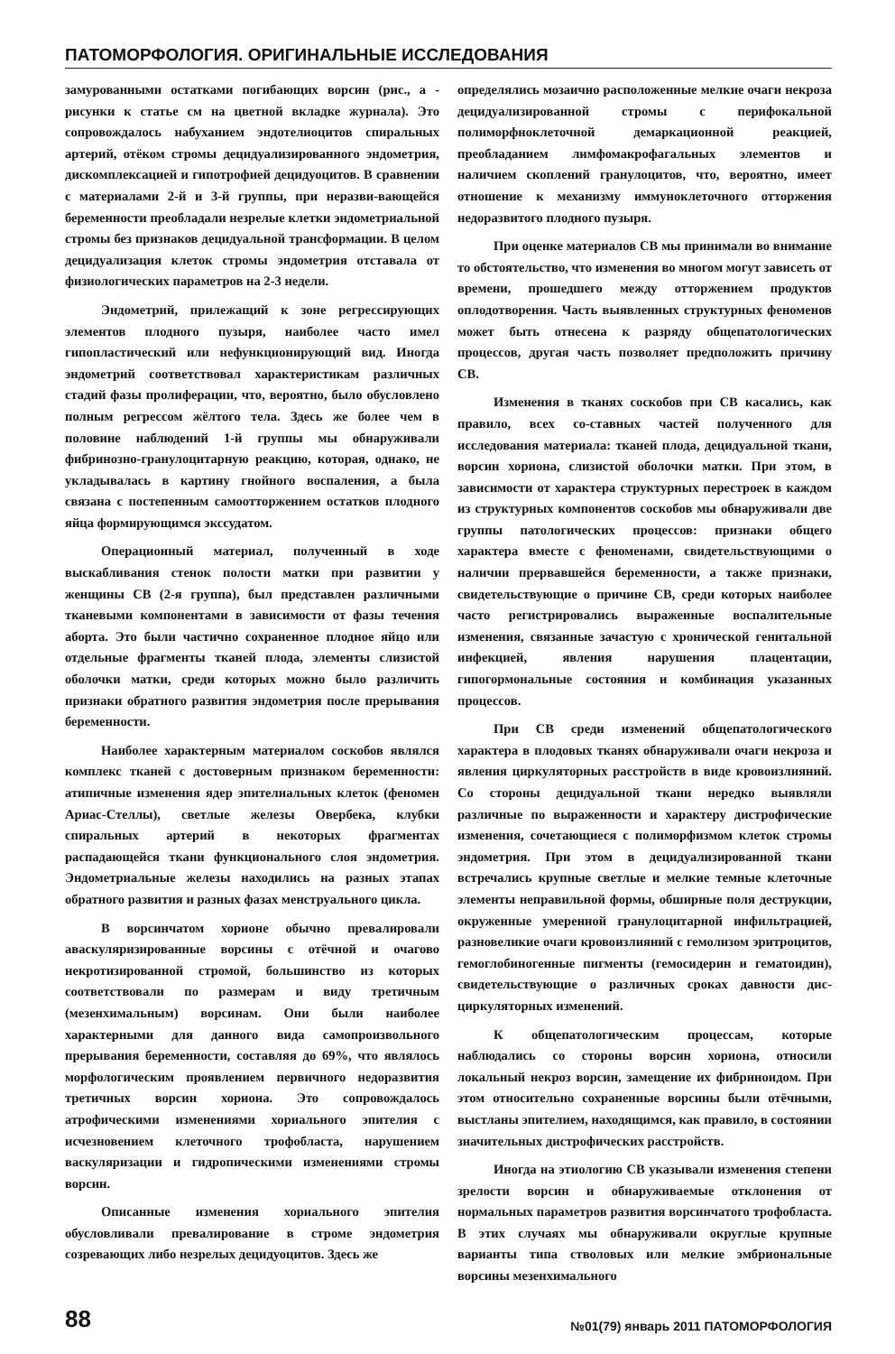ПАТОМОРФОЛОГИЯ. ОРИГИНАЛЬНЫЕ ИССЛЕДОВАНИЯ
замурованными остатками погибающих ворсин (рис., а - рисунки к статье см на цветной вкладке журнала). Это сопровождалось набуханием эндотелиоцитов спиральных артерий, отёком стромы децидуализированного эндометрия, дискомплексацией и гипотрофией децидуоцитов. В сравнении с материалами 2-й и 3-й группы, при неразви-вающейся беременности преобладали незрелые клетки эндометриальной стромы без признаков децидуальной трансформации. В целом децидуализация клеток стромы эндометрия отставала от физиологических параметров на 2-3 недели.
Эндометрий, прилежащий к зоне регрессирующих элементов плодного пузыря, наиболее часто имел гипопластический или нефункционирующий вид. Иногда эндометрий соответствовал характеристикам различных стадий фазы пролиферации, что, вероятно, было обусловлено полным регрессом жёлтого тела. Здесь же более чем в половине наблюдений 1-й группы мы обнаруживали фибринозно-гранулоцитарную реакцию, которая, однако, не укладывалась в картину гнойного воспаления, а была связана с постепенным самоотторжением остатков плодного яйца формирующимся экссудатом.
Операционный материал, полученный в ходе выскабливания стенок полости матки при развитии у женщины СВ (2-я группа), был представлен различными тканевыми компонентами в зависимости от фазы течения аборта. Это были частично сохраненное плодное яйцо или отдельные фрагменты тканей плода, элементы слизистой оболочки матки, среди которых можно было различить признаки обратного развития эндометрия после прерывания беременности.
Наиболее характерным материалом соскобов являлся комплекс тканей с достоверным признаком беременности: атипичные изменения ядер эпителиальных клеток (феномен Ариас-Стеллы), светлые железы Овербека, клубки спиральных артерий в некоторых фрагментах распадающейся ткани функционального слоя эндометрия. Эндометриальные железы находились на разных этапах обратного развития и разных фазах менструального цикла.
В ворсинчатом хорионе обычно превалировали аваскуляризированные ворсины с отёчной и очагово некротизированной стромой, большинство из которых соответствовали по размерам и виду третичным (мезенхимальным) ворсинам. Они были наиболее характерными для данного вида самопроизвольного прерывания беременности, составляя до 69%, что являлось морфологическим проявлением первичного недоразвития третичных ворсин хориона. Это сопровождалось атрофическими изменениями хориального эпителия с исчезновением клеточного трофобласта, нарушением васкуляризации и гидропическими изменениями стромы ворсин.
Описанные изменения хориального эпителия обусловливали превалирование в строме эндометрия созревающих либо незрелых децидуоцитов. Здесь же
определялись мозаично расположенные мелкие очаги некроза децидуализированной стромы с перифокальной полиморфноклеточной демаркационной реакцией, преобладанием лимфомакрофагальных элементов и наличием скоплений гранулоцитов, что, вероятно, имеет отношение к механизму иммуноклеточного отторжения недоразвитого плодного пузыря.
При оценке материалов СВ мы принимали во внимание то обстоятельство, что изменения во многом могут зависеть от времени, прошедшего между отторжением продуктов оплодотворения. Часть выявленных структурных феноменов может быть отнесена к разряду общепатологических процессов, другая часть позволяет предположить причину СВ.
Изменения в тканях соскобов при СВ касались, как правило, всех со-ставных частей полученного для исследования материала: тканей плода, децидуальной ткани, ворсин хориона, слизистой оболочки матки. При этом, в зависимости от характера структурных перестроек в каждом из структурных компонентов соскобов мы обнаруживали две группы патологических процессов: признаки общего характера вместе с феноменами, свидетельствующими о наличии прервавшейся беременности, а также признаки, свидетельствующие о причине СВ, среди которых наиболее часто регистрировались выраженные воспалительные изменения, связанные зачастую с хронической генитальной инфекцией, явления нарушения плацентации, гипогормональные состояния и комбинация указанных процессов.
При СВ среди изменений общепатологического характера в плодовых тканях обнаруживали очаги некроза и явления циркуляторных расстройств в виде кровоизлияний. Со стороны децидуальной ткани нередко выявляли различные по выраженности и характеру дистрофические изменения, сочетающиеся с полиморфизмом клеток стромы эндометрия. При этом в децидуализированной ткани встречались крупные светлые и мелкие темные клеточные элементы неправильной формы, обширные поля деструкции, окруженные умеренной гранулоцитарной инфильтрацией, разновеликие очаги кровоизлияний с гемолизом эритроцитов, гемоглобиногенные пигменты (гемосидерин и гематоидин), свидетельствующие о различных сроках давности дис-циркуляторных изменений.
К общепатологическим процессам, которые наблюдались со стороны ворсин хориона, относили локальный некроз ворсин, замещение их фибриноидом. При этом относительно сохраненные ворсины были отёчными, выстланы эпителием, находящимся, как правило, в состоянии значительных дистрофических расстройств.
Иногда на этиологию СВ указывали изменения степени зрелости ворсин и обнаруживаемые отклонения от нормальных параметров развития ворсинчатого трофобласта. В этих случаях мы обнаруживали округлые крупные варианты типа стволовых или мелкие эмбриональные ворсины мезенхимального
88 №01(79) январь 2011 ПАТОМОРФОЛОГИЯ